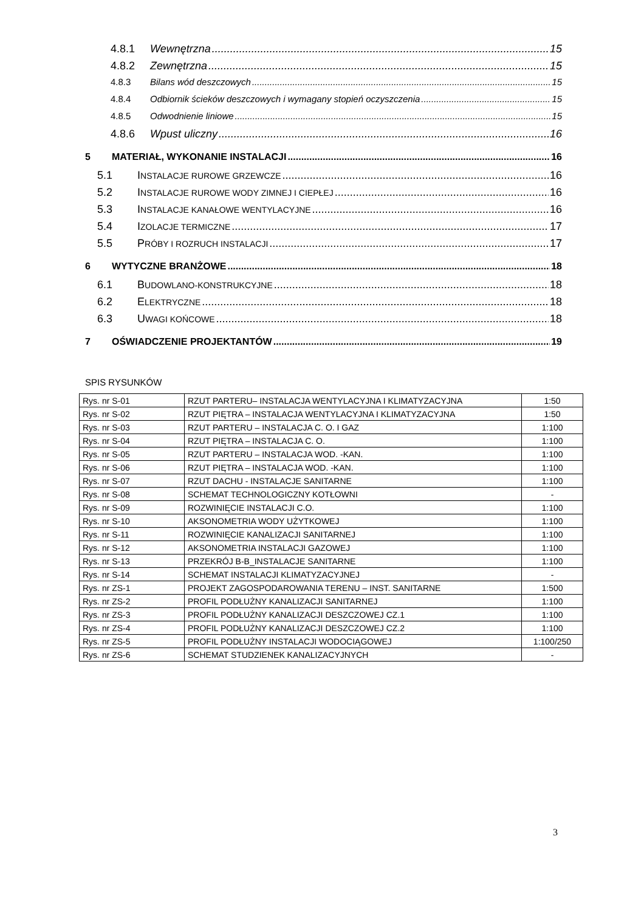4.8.1 Wewnętrzna 15
4.8.2 Zewnętrzna 15
4.8.3 Bilans wód deszczowych 15
4.8.4 Odbiornik ścieków deszczowych i wymagany stopień oczyszczenia 15
4.8.5 Odwodnienie liniowe 15
4.8.6 Wpust uliczny 16
5 MATERIAŁ, WYKONANIE INSTALACJI 16
5.1 INSTALACJE RUROWE GRZEWCZE 16
5.2 INSTALACJE RUROWE WODY ZIMNEJ I CIEPŁEJ 16
5.3 INSTALACJE KANAŁOWE WENTYLACYJNE 16
5.4 IZOLACJE TERMICZNE 17
5.5 PRÓBY I ROZRUCH INSTALACJI 17
6 WYTYCZNE BRANŻOWE 18
6.1 BUDOWLANO-KONSTRUKCYJNE 18
6.2 ELEKTRYCZNE 18
6.3 UWAGI KOŃCOWE 18
7 OŚWIADCZENIE PROJEKTANTÓW 19
SPIS RYSUNKÓW
| Rys. nr S-01 | RZUT PARTERU– INSTALACJA WENTYLACYJNA I KLIMATYZACYJNA | 1:50 |
| Rys. nr S-02 | RZUT PIĘTRA – INSTALACJA WENTYLACYJNA I KLIMATYZACYJNA | 1:50 |
| Rys. nr S-03 | RZUT PARTERU – INSTALACJA C. O. I GAZ | 1:100 |
| Rys. nr S-04 | RZUT PIĘTRA – INSTALACJA C. O. | 1:100 |
| Rys. nr S-05 | RZUT PARTERU – INSTALACJA WOD. -KAN. | 1:100 |
| Rys. nr S-06 | RZUT PIĘTRA – INSTALACJA WOD. -KAN. | 1:100 |
| Rys. nr S-07 | RZUT DACHU - INSTALACJE SANITARNE | 1:100 |
| Rys. nr S-08 | SCHEMAT TECHNOLOGICZNY KOTŁOWNI | - |
| Rys. nr S-09 | ROZWINIĘCIE INSTALACJI C.O. | 1:100 |
| Rys. nr S-10 | AKSONOMETRIA WODY UŻYTKOWEJ | 1:100 |
| Rys. nr S-11 | ROZWINIĘCIE KANALIZACJI SANITARNEJ | 1:100 |
| Rys. nr S-12 | AKSONOMETRIA INSTALACJI GAZOWEJ | 1:100 |
| Rys. nr S-13 | PRZEKRÓJ B-B_INSTALACJE SANITARNE | 1:100 |
| Rys. nr S-14 | SCHEMAT INSTALACJI KLIMATYZACYJNEJ | - |
| Rys. nr ZS-1 | PROJEKT ZAGOSPODAROWANIA TERENU – INST. SANITARNE | 1:500 |
| Rys. nr ZS-2 | PROFIL PODŁUŻNY KANALIZACJI SANITARNEJ | 1:100 |
| Rys. nr ZS-3 | PROFIL PODŁUŻNY KANALIZACJI DESZCZOWEJ CZ.1 | 1:100 |
| Rys. nr ZS-4 | PROFIL PODŁUŻNY KANALIZACJI DESZCZOWEJ CZ.2 | 1:100 |
| Rys. nr ZS-5 | PROFIL PODŁUŻNY INSTALACJI WODOCIĄGOWEJ | 1:100/250 |
| Rys. nr ZS-6 | SCHEMAT STUDZIENEK KANALIZACYJNYCH | - |
3